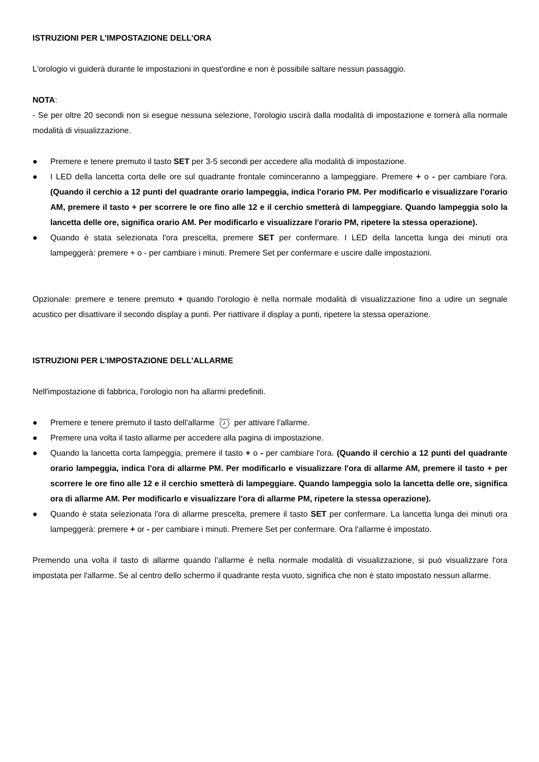ISTRUZIONI PER L'IMPOSTAZIONE DELL'ORA
L'orologio vi guiderà durante le impostazioni in quest'ordine e non è possibile saltare nessun passaggio.
NOTA:
- Se per oltre 20 secondi non si esegue nessuna selezione, l'orologio uscirà dalla modalità di impostazione e tornerà alla normale modalità di visualizzazione.
● Premere e tenere premuto il tasto SET per 3-5 secondi per accedere alla modalità di impostazione.
● I LED della lancetta corta delle ore sul quadrante frontale cominceranno a lampeggiare. Premere + o - per cambiare l'ora. (Quando il cerchio a 12 punti del quadrante orario lampeggia, indica l'orario PM. Per modificarlo e visualizzare l'orario AM, premere il tasto + per scorrere le ore fino alle 12 e il cerchio smetterà di lampeggiare. Quando lampeggia solo la lancetta delle ore, significa orario AM. Per modificarlo e visualizzare l'orario PM, ripetere la stessa operazione).
● Quando è stata selezionata l'ora prescelta, premere SET per confermare. I LED della lancetta lunga dei minuti ora lampeggerà: premere + o - per cambiare i minuti. Premere Set per confermare e uscire dalle impostazioni.
Opzionale: premere e tenere premuto + quando l'orologio è nella normale modalità di visualizzazione fino a udire un segnale acustico per disattivare il secondo display a punti. Per riattivare il display a punti, ripetere la stessa operazione.
ISTRUZIONI PER L'IMPOSTAZIONE DELL'ALLARME
Nell'impostazione di fabbrica, l'orologio non ha allarmi predefiniti.
● Premere e tenere premuto il tasto dell'allarme per attivare l'allarme.
● Premere una volta il tasto allarme per accedere alla pagina di impostazione.
● Quando la lancetta corta lampeggia, premere il tasto + o - per cambiare l'ora. (Quando il cerchio a 12 punti del quadrante orario lampeggia, indica l'ora di allarme PM. Per modificarlo e visualizzare l'ora di allarme AM, premere il tasto + per scorrere le ore fino alle 12 e il cerchio smetterà di lampeggiare. Quando lampeggia solo la lancetta delle ore, significa ora di allarme AM. Per modificarlo e visualizzare l'ora di allarme PM, ripetere la stessa operazione).
● Quando è stata selezionata l'ora di allarme prescelta, premere il tasto SET per confermare. La lancetta lunga dei minuti ora lampeggerà: premere + or - per cambiare i minuti. Premere Set per confermare. Ora l'allarme è impostato.
Premendo una volta il tasto di allarme quando l'allarme è nella normale modalità di visualizzazione, si può visualizzare l'ora impostata per l'allarme. Se al centro dello schermo il quadrante resta vuoto, significa che non è stato impostato nessun allarme.